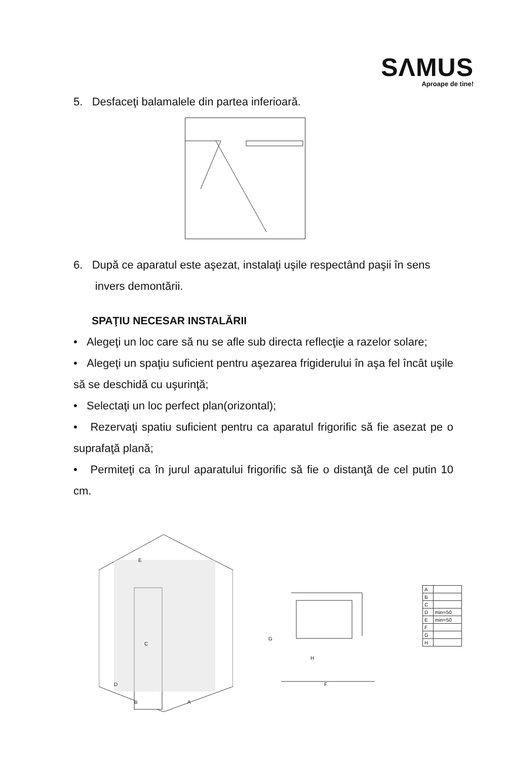SΛMUS
Aproape de tine!
5. Desfaceţi balamalele din partea inferioară.
6. După ce aparatul este aşezat, instalaţi uşile respectând paşii în sens
invers demontării.
SPAŢIU NECESAR INSTALĂRII
• Alegeţi un loc care să nu se afle sub directa reflecţie a razelor solare;
• Alegeţi un spaţiu suficient pentru aşezarea frigiderului în aşa fel încât uşile să se deschidă cu uşurinţă;
• Selectaţi un loc perfect plan(orizontal);
• Rezervaţi spatiu suficient pentru ca aparatul frigorific să fie asezat pe o suprafaţă plană;
• Permiteţi ca în jurul aparatului frigorific să fie o distanţă de cel putin 10 cm.
E
C
D
B A
G
H
F
| A | |
| B | |
| C | |
| D | min=50 |
| E | min=50 |
| F | |
| G | |
| H | |